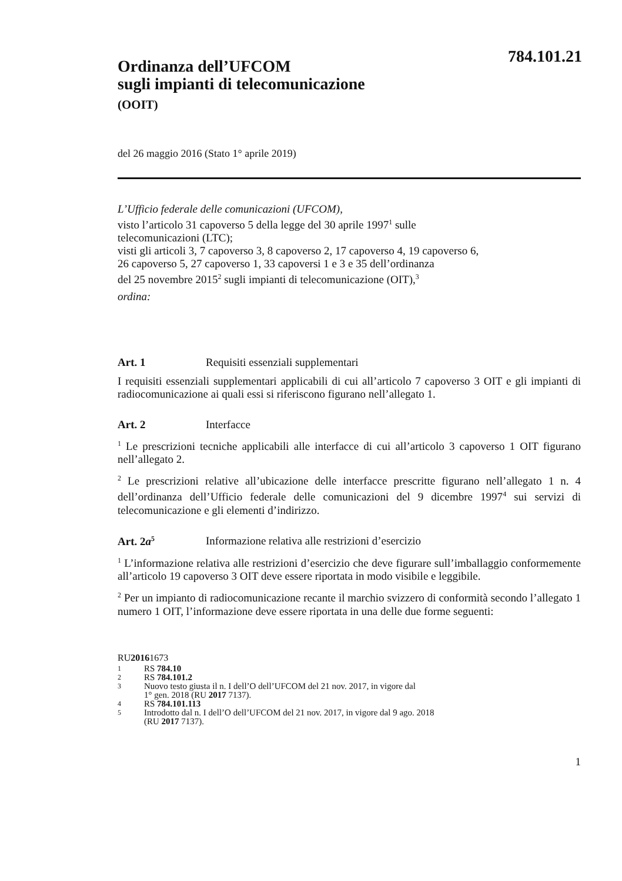784.101.21
Ordinanza dell’UFCOM
sugli impianti di telecomunicazione
(OOIT)
del 26 maggio 2016 (Stato 1° aprile 2019)
L’Ufficio federale delle comunicazioni (UFCOM),
visto l’articolo 31 capoverso 5 della legge del 30 aprile 1997<sup>1</sup> sulle
telecomunicazioni (LTC);
visti gli articoli 3, 7 capoverso 3, 8 capoverso 2, 17 capoverso 4, 19 capoverso 6,
26 capoverso 5, 27 capoverso 1, 33 capoversi 1 e 3 e 35 dell’ordinanza
del 25 novembre 2015<sup>2</sup> sugli impianti di telecomunicazione (OIT),<sup>3</sup>
ordina:
Art. 1 Requisiti essenziali supplementari
I requisiti essenziali supplementari applicabili di cui all’articolo 7 capoverso 3 OIT e gli impianti di radiocomunicazione ai quali essi si riferiscono figurano nell’allegato 1.
Art. 2 Interfacce
<sup>1</sup> Le prescrizioni tecniche applicabili alle interfacce di cui all’articolo 3 capoverso 1 OIT figurano nell’allegato 2.
<sup>2</sup> Le prescrizioni relative all’ubicazione delle interfacce prescritte figurano nell’allegato 1 n. 4 dell’ordinanza dell’Ufficio federale delle comunicazioni del 9 dicembre 1997<sup>4</sup> sui servizi di telecomunicazione e gli elementi d’indirizzo.
Art. 2a<sup>5</sup> Informazione relativa alle restrizioni d’esercizio
<sup>1</sup> L’informazione relativa alle restrizioni d’esercizio che deve figurare sull’imballaggio conformemente all’articolo 19 capoverso 3 OIT deve essere riportata in modo visibile e leggibile.
<sup>2</sup> Per un impianto di radiocomunicazione recante il marchio svizzero di conformità secondo l’allegato 1 numero 1 OIT, l’informazione deve essere riportata in una delle due forme seguenti:
RU 2016 1673
1 RS 784.10
2 RS 784.101.2
3 Nuovo testo giusta il n. I dell’O dell’UFCOM del 21 nov. 2017, in vigore dal
1° gen. 2018 (RU 2017 7137).
4 RS 784.101.113
5 Introdotto dal n. I dell’O dell’UFCOM del 21 nov. 2017, in vigore dal 9 ago. 2018
(RU 2017 7137).
1